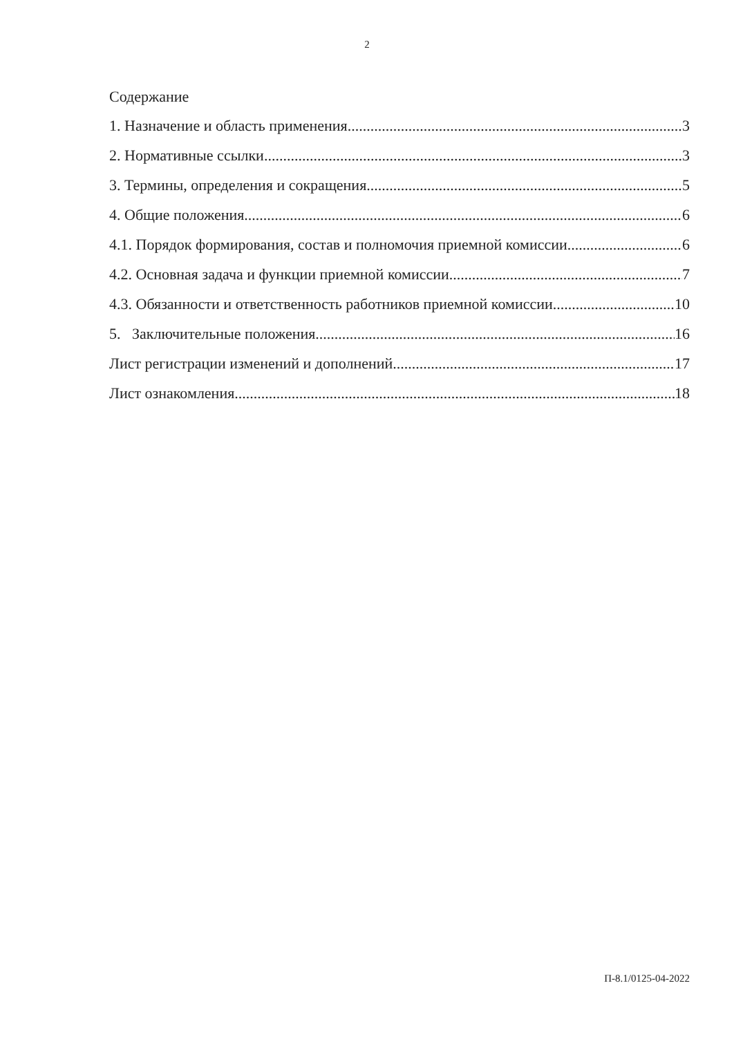2
Содержание
1. Назначение и область применения 3
2. Нормативные ссылки 3
3. Термины, определения и сокращения 5
4. Общие положения 6
4.1. Порядок формирования, состав и полномочия приемной комиссии 6
4.2. Основная задача и функции приемной комиссии 7
4.3. Обязанности и ответственность работников приемной комиссии 10
5. Заключительные положения 16
Лист регистрации изменений и дополнений 17
Лист ознакомления 18
П-8.1/0125-04-2022